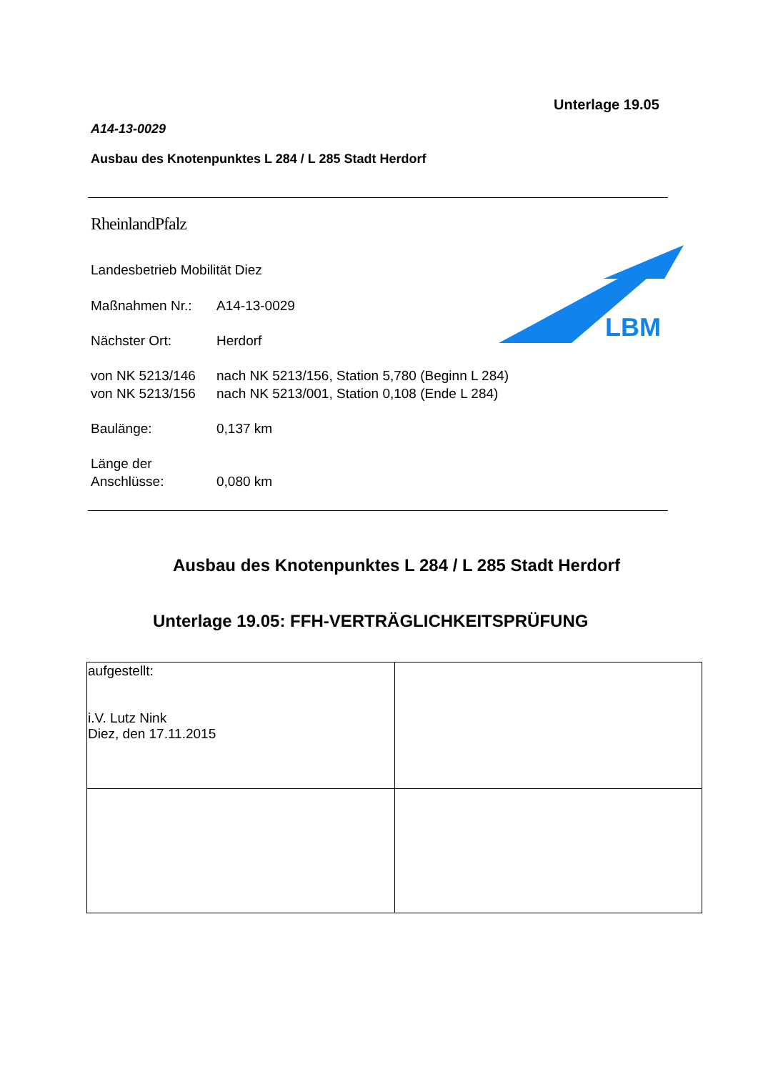Unterlage 19.05
A14-13-0029
Ausbau des Knotenpunktes L 284 / L 285 Stadt Herdorf
RheinlandPfalz
Landesbetrieb Mobilität Diez
LBM
| Maßnahmen Nr.: | A14-13-0029 |
| Nächster Ort: | Herdorf |
| von NK 5213/146 | nach NK 5213/156, Station 5,780 (Beginn L 284) |
| von NK 5213/156 | nach NK 5213/001, Station 0,108 (Ende L 284) |
| Baulänge: | 0,137 km |
| Länge der Anschlüsse: | 0,080 km |
Ausbau des Knotenpunktes L 284 / L 285 Stadt Herdorf
Unterlage 19.05: FFH-VERTRÄGLICHKEITSPRÜFUNG
| aufgestellt: i.V. Lutz Nink Diez, den 17.11.2015 | |